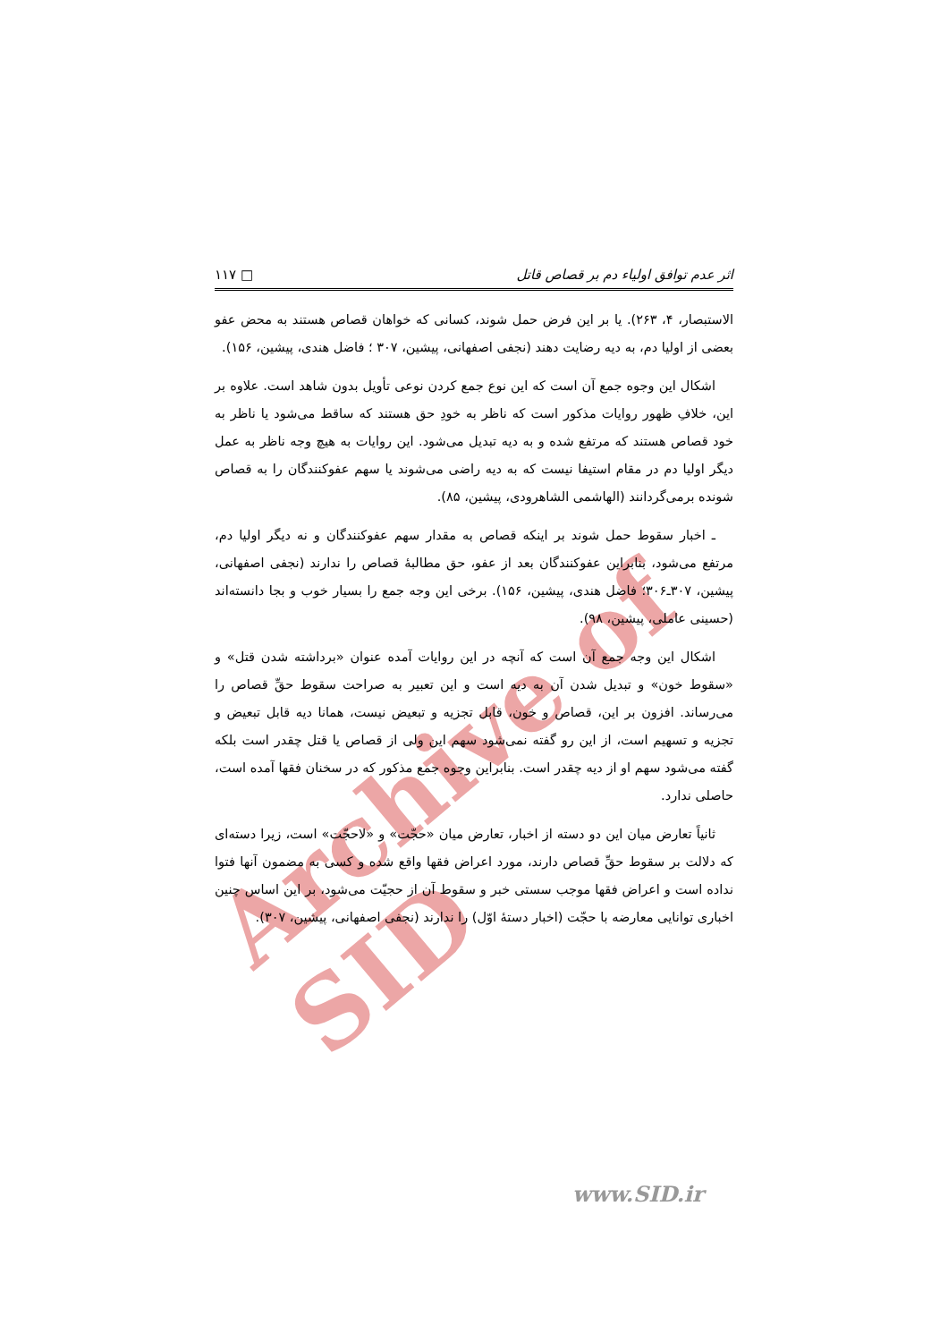Archive of SID
اثر عدم توافق اولیاء دم بر قصاص قاتل □ ۱۱۷
الاستبصار، ۴، ۲۶۳). یا بر این فرض حمل شوند، کسانی که خواهان قصاص هستند به محض عفو بعضی از اولیا دم، به دیه رضایت دهند (نجفی اصفهانی، پیشین، ۳۰۷ ؛ فاضل هندی، پیشین، ۱۵۶).
اشکال این وجوه جمع آن است که این نوع جمع کردن نوعی تأویل بدون شاهد است. علاوه بر این، خلافِ ظهور روایات مذکور است که ناظر به خودِ حق هستند که ساقط می‌شود یا ناظر به خود قصاص هستند که مرتفع شده و به دیه تبدیل می‌شود. این روایات به هیچ وجه ناظر به عمل دیگر اولیا دم در مقام استیفا نیست که به دیه راضی می‌شوند یا سهم عفوکنندگان را به قصاص شونده برمی‌گردانند (الهاشمی الشاهرودی، پیشین، ۸۵).
ـ اخبار سقوط حمل شوند بر اینکه قصاص به مقدار سهم عفوکنندگان و نه دیگر اولیا دم، مرتفع می‌شود، بنابراین عفوکنندگان بعد از عفو، حق مطالبهٔ قصاص را ندارند (نجفی اصفهانی، پیشین، ۳۰۷ـ۳۰۶؛ فاضل هندی، پیشین، ۱۵۶). برخی این وجه جمع را بسیار خوب و بجا دانسته‌اند (حسینی عاملی، پیشین، ۹۸).
اشکال این وجه جمع آن است که آنچه در این روایات آمده عنوان «برداشته شدن قتل» و «سقوط خون» و تبدیل شدن آن به دیه است و این تعبیر به صراحت سقوط حقِّ قصاص را می‌رساند. افزون بر این، قصاص و خون، قابل تجزیه و تبعیض نیست، همانا دیه قابل تبعیض و تجزیه و تسهیم است، از این رو گفته نمی‌شود سهم این ولی از قصاص یا قتل چقدر است بلکه گفته می‌شود سهم او از دیه چقدر است. بنابراین وجوه جمع مذکور که در سخنان فقها آمده است، حاصلی ندارد.
ثانیاً تعارض میان این دو دسته از اخبار، تعارض میان «حجّت» و «لاحجّت» است، زیرا دسته‌ای که دلالت بر سقوط حقِّ قصاص دارند، مورد اعراض فقها واقع شده و کسی به مضمون آنها فتوا نداده است و اعراض فقها موجب سستی خبر و سقوط آن از حجیّت می‌شود، بر این اساس چنین اخباری توانایی معارضه با حجّت (اخبار دستهٔ اوّل) را ندارند (نجفی اصفهانی، پیشین، ۳۰۷).
www.SID.ir